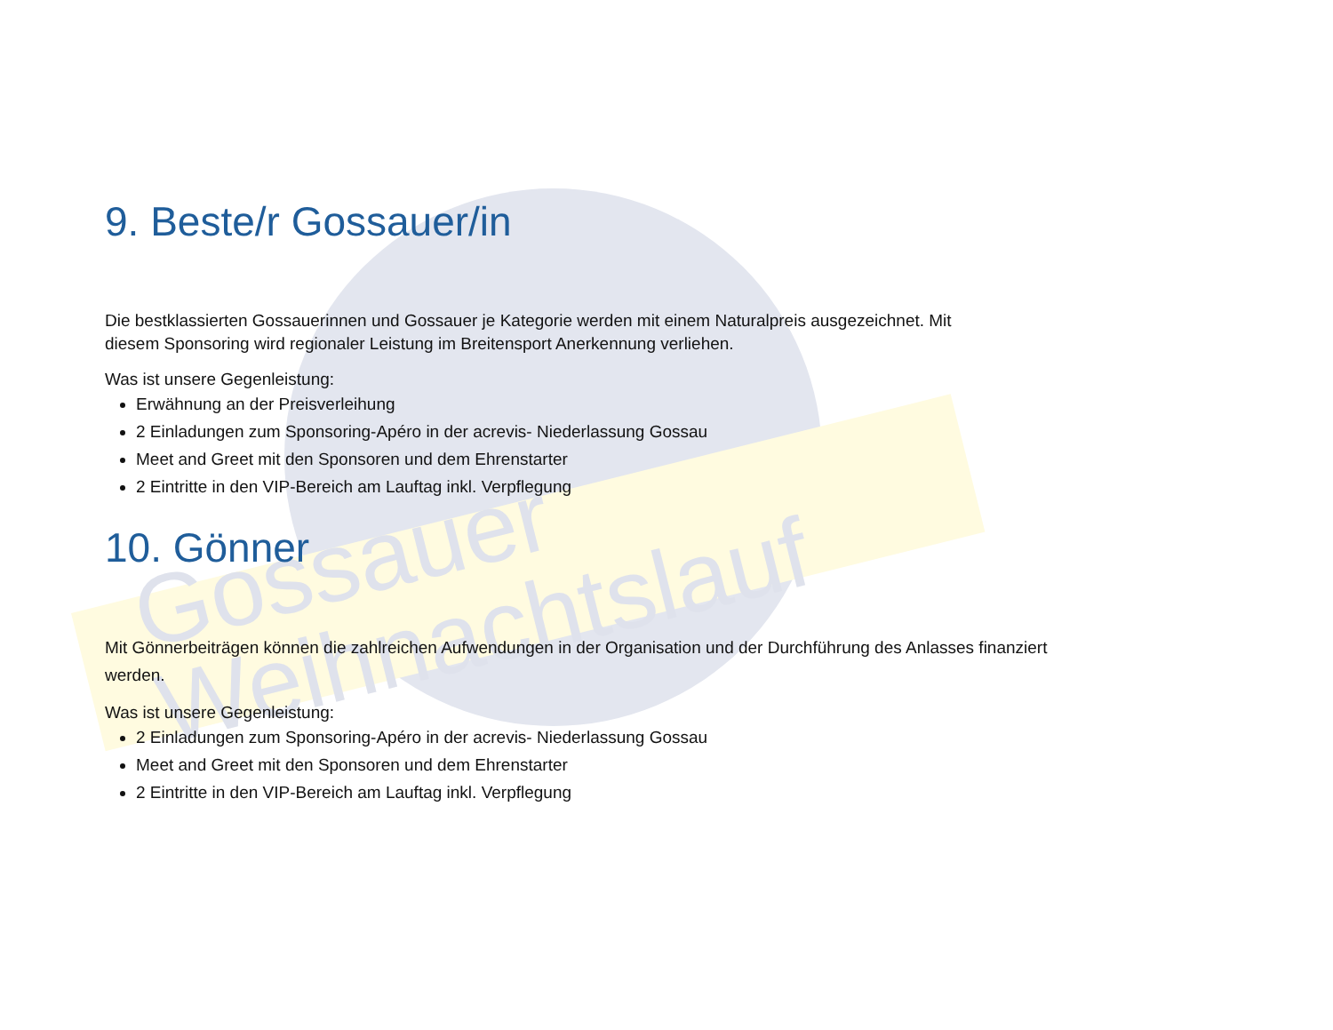Gossauer
Weihnachtslauf
9. Beste/r Gossauer/in
Die bestklassierten Gossauerinnen und Gossauer je Kategorie werden mit einem Naturalpreis ausgezeichnet. Mit diesem Sponsoring wird regionaler Leistung im Breitensport Anerkennung verliehen.
Was ist unsere Gegenleistung:
Erwähnung an der Preisverleihung
2 Einladungen zum Sponsoring-Apéro in der acrevis- Niederlassung Gossau
Meet and Greet mit den Sponsoren und dem Ehrenstarter
2 Eintritte in den VIP-Bereich am Lauftag inkl. Verpflegung
10. Gönner
Mit Gönnerbeiträgen können die zahlreichen Aufwendungen in der Organisation und der Durchführung des Anlasses finanziert werden.
Was ist unsere Gegenleistung:
2 Einladungen zum Sponsoring-Apéro in der acrevis- Niederlassung Gossau
Meet and Greet mit den Sponsoren und dem Ehrenstarter
2 Eintritte in den VIP-Bereich am Lauftag inkl. Verpflegung